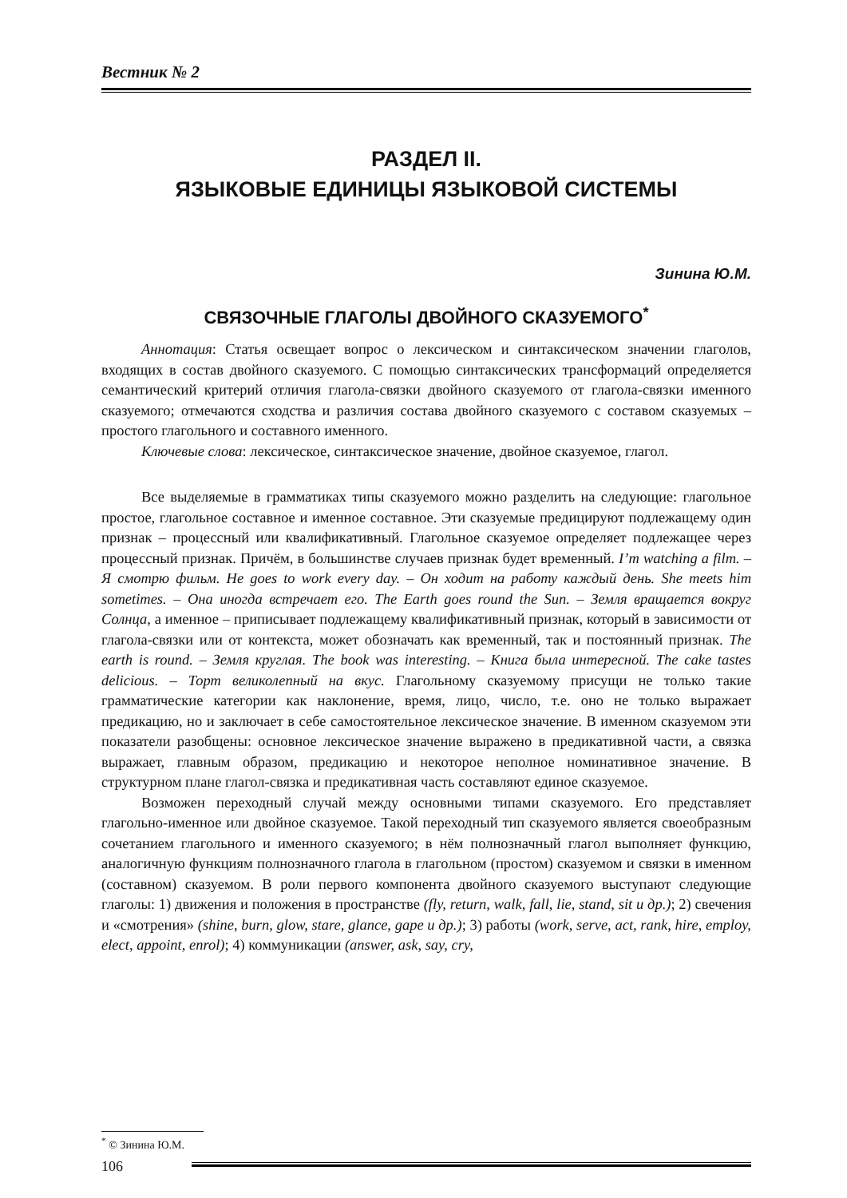Вестник № 2
РАЗДЕЛ II.
ЯЗЫКОВЫЕ ЕДИНИЦЫ ЯЗЫКОВОЙ СИСТЕМЫ
Зинина Ю.М.
СВЯЗОЧНЫЕ ГЛАГОЛЫ ДВОЙНОГО СКАЗУЕМОГО<sup>*</sup>
Аннотация: Статья освещает вопрос о лексическом и синтаксическом значении глаголов, входящих в состав двойного сказуемого. С помощью синтаксических трансформаций определяется семантический критерий отличия глагола-связки двойного сказуемого от глагола-связки именного сказуемого; отмечаются сходства и различия состава двойного сказуемого с составом сказуемых – простого глагольного и составного именного.
Ключевые слова: лексическое, синтаксическое значение, двойное сказуемое, глагол.
Все выделяемые в грамматиках типы сказуемого можно разделить на следующие: глагольное простое, глагольное составное и именное составное. Эти сказуемые предицируют подлежащему один признак – процессный или квалификативный. Глагольное сказуемое определяет подлежащее через процессный признак. Причём, в большинстве случаев признак будет временный. I’m watching a film. – Я смотрю фильм. He goes to work every day. – Он ходит на работу каждый день. She meets him sometimes. – Она иногда встречает его. The Earth goes round the Sun. – Земля вращается вокруг Солнца, а именное – приписывает подлежащему квалификативный признак, который в зависимости от глагола-связки или от контекста, может обозначать как временный, так и постоянный признак. The earth is round. – Земля круглая. The book was interesting. – Книга была интересной. The cake tastes delicious. – Торт великолепный на вкус. Глагольному сказуемому присущи не только такие грамматические категории как наклонение, время, лицо, число, т.е. оно не только выражает предикацию, но и заключает в себе самостоятельное лексическое значение. В именном сказуемом эти показатели разобщены: основное лексическое значение выражено в предикативной части, а связка выражает, главным образом, предикацию и некоторое неполное номинативное значение. В структурном плане глагол-связка и предикативная часть составляют единое сказуемое.
Возможен переходный случай между основными типами сказуемого. Его представляет глагольно-именное или двойное сказуемое. Такой переходный тип сказуемого является своеобразным сочетанием глагольного и именного сказуемого; в нём полнозначный глагол выполняет функцию, аналогичную функциям полнозначного глагола в глагольном (простом) сказуемом и связки в именном (составном) сказуемом. В роли первого компонента двойного сказуемого выступают следующие глаголы: 1) движения и положения в пространстве (fly, return, walk, fall, lie, stand, sit и др.); 2) свечения и «смотрения» (shine, burn, glow, stare, glance, gape и др.); 3) работы (work, serve, act, rank, hire, employ, elect, appoint, enrol); 4) коммуникации (answer, ask, say, cry,
<sup>*</sup> © Зинина Ю.М.
106